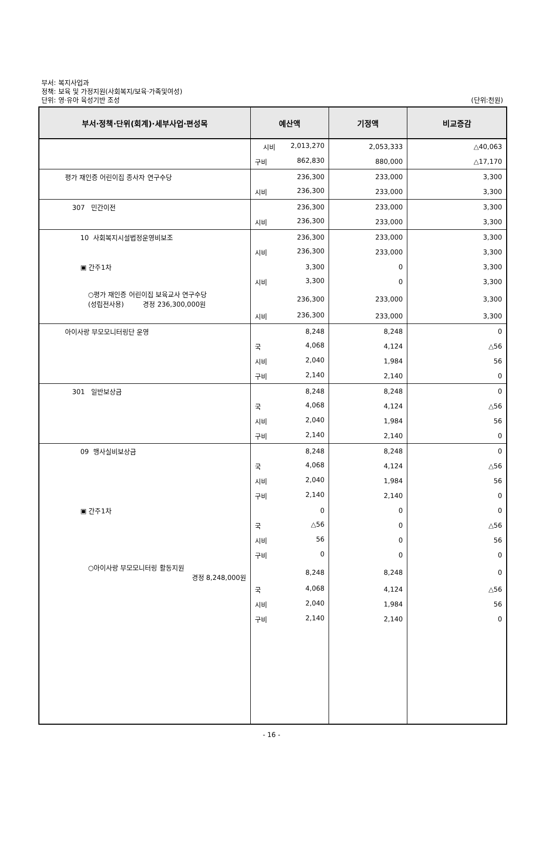부서: 복지사업과
정책: 보육 및 가정지원(사회복지/보육·가족및여성)
단위: 영·유아 육성기반 조성
(단위:천원)
| 부서·정책·단위(회계)·세부사업·편성목 | 예산액 | 기정액 | 비교증감 |
| --- | --- | --- | --- |
| | 시비 2,013,270 | 2,053,333 | △40,063 |
| | 구비 862,830 | 880,000 | △17,170 |
| 평가 재인증 어린이집 종사자 연구수당 | 236,300 | 233,000 | 3,300 |
| | 시비 236,300 | 233,000 | 3,300 |
| 307 민간이전 | 236,300 | 233,000 | 3,300 |
| | 시비 236,300 | 233,000 | 3,300 |
| 10 사회복지시설법정운영비보조 | 236,300 | 233,000 | 3,300 |
| | 시비 236,300 | 233,000 | 3,300 |
| ▣ 간주1차 | 3,300 | 0 | 3,300 |
| | 시비 3,300 | 0 | 3,300 |
| ○평가 재인증 어린이집 보육교사 연구수당 (성립전사용) 경정 236,300,000원 | 236,300 | 233,000 | 3,300 |
| | 시비 236,300 | 233,000 | 3,300 |
| 아이사랑 부모모니터링단 운영 | 8,248 | 8,248 | 0 |
| | 국 4,068 | 4,124 | △56 |
| | 시비 2,040 | 1,984 | 56 |
| | 구비 2,140 | 2,140 | 0 |
| 301 일반보상금 | 8,248 | 8,248 | 0 |
| | 국 4,068 | 4,124 | △56 |
| | 시비 2,040 | 1,984 | 56 |
| | 구비 2,140 | 2,140 | 0 |
| 09 행사실비보상금 | 8,248 | 8,248 | 0 |
| | 국 4,068 | 4,124 | △56 |
| | 시비 2,040 | 1,984 | 56 |
| | 구비 2,140 | 2,140 | 0 |
| ▣ 간주1차 | 0 | 0 | 0 |
| | 국 △56 | 0 | △56 |
| | 시비 56 | 0 | 56 |
| | 구비 0 | 0 | 0 |
| ○아이사랑 부모모니터링 활동지원 경정 8,248,000원 | 8,248 | 8,248 | 0 |
| | 국 4,068 | 4,124 | △56 |
| | 시비 2,040 | 1,984 | 56 |
| | 구비 2,140 | 2,140 | 0 |
- 16 -